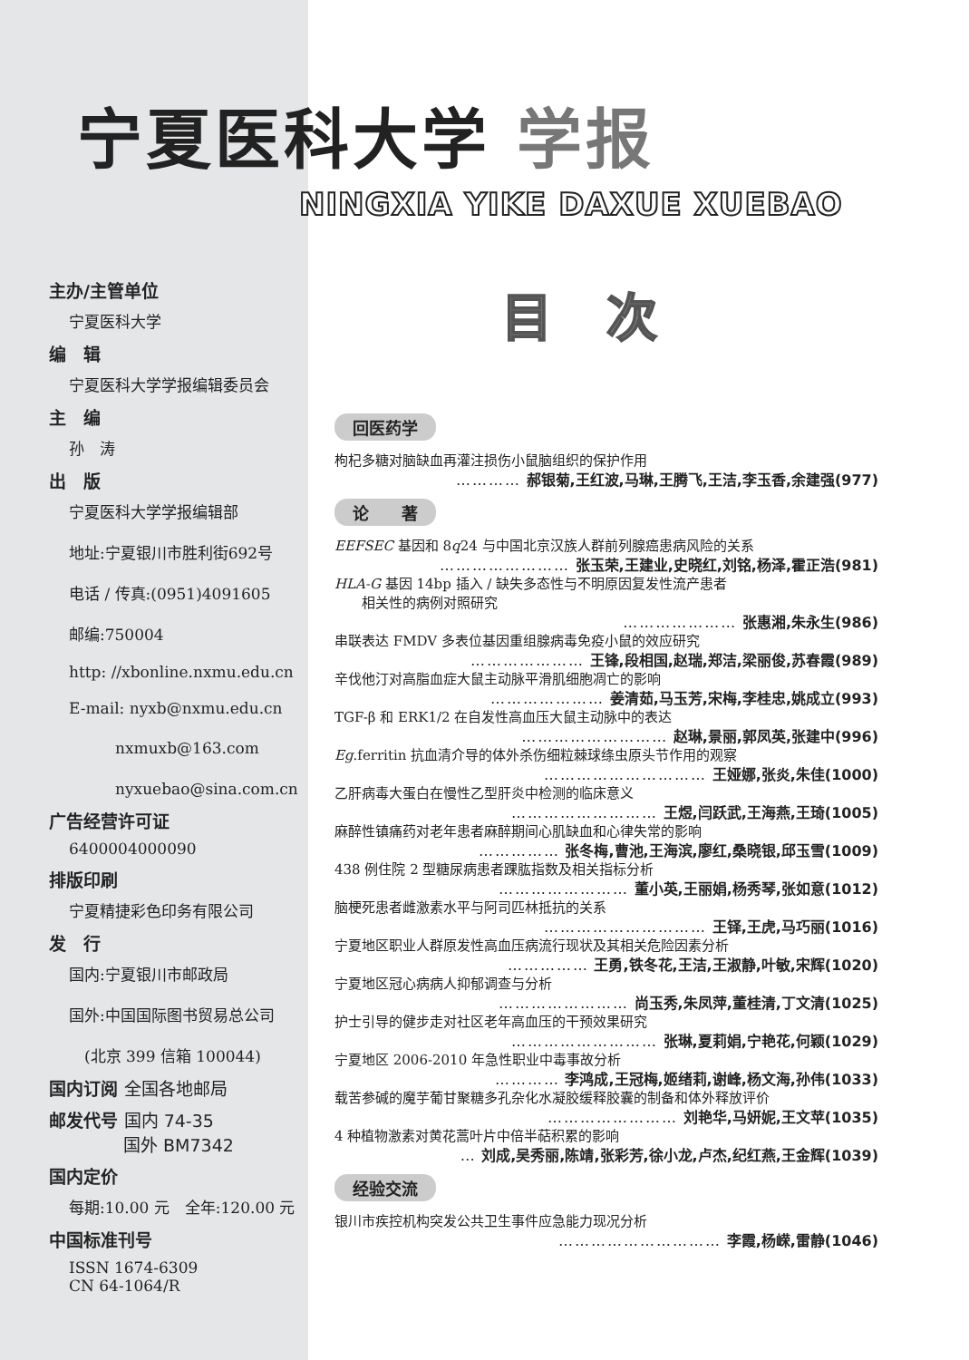宁夏医科大学 学报
NINGXIA YIKE DAXUE XUEBAO
主办/主管单位
宁夏医科大学
编　辑
宁夏医科大学学报编辑委员会
主　编
孙　涛
出　版
宁夏医科大学学报编辑部
地址:宁夏银川市胜利街692号
电话 / 传真:(0951)4091605
邮编:750004
http: //xbonline.nxmu.edu.cn
E-mail: nyxb@nxmu.edu.cn
　　　nxmuxb@163.com
　　　nyxuebao@sina.com.cn
广告经营许可证
6400004000090
排版印刷
宁夏精捷彩色印务有限公司
发　行
国内:宁夏银川市邮政局
国外:中国国际图书贸易总公司
　(北京 399 信箱 100044)
国内订阅 全国各地邮局
邮发代号 国内 74-35
　　　　 国外 BM7342
国内定价
每期:10.00 元　全年:120.00 元
中国标准刊号
ISSN 1674-6309
CN 64-1064/R
目次
回医药学
枸杞多糖对脑缺血再灌注损伤小鼠脑组织的保护作用
………… 郝银菊,王红波,马琳,王腾飞,王洁,李玉香,余建强(977)
论　　著
EEFSEC 基因和 8q24 与中国北京汉族人群前列腺癌患病风险的关系
…………………… 张玉荣,王建业,史晓红,刘铭,杨泽,霍正浩(981)
HLA-G 基因 14bp 插入 / 缺失多态性与不明原因复发性流产患者
　　相关性的病例对照研究
………………… 张惠湘,朱永生(986)
串联表达 FMDV 多表位基因重组腺病毒免疫小鼠的效应研究
………………… 王锋,段相国,赵瑞,郑洁,梁丽俊,苏春霞(989)
辛伐他汀对高脂血症大鼠主动脉平滑肌细胞凋亡的影响
………………… 姜清茹,马玉芳,宋梅,李桂忠,姚成立(993)
TGF-β 和 ERK1/2 在自发性高血压大鼠主动脉中的表达
……………………… 赵琳,景丽,郭凤英,张建中(996)
Eg.ferritin 抗血清介导的体外杀伤细粒棘球绦虫原头节作用的观察
………………………… 王娅娜,张炎,朱佳(1000)
乙肝病毒大蛋白在慢性乙型肝炎中检测的临床意义
……………………… 王煜,闫跃武,王海燕,王琦(1005)
麻醉性镇痛药对老年患者麻醉期间心肌缺血和心律失常的影响
…………… 张冬梅,曹池,王海滨,廖红,桑晓银,邱玉雪(1009)
438 例住院 2 型糖尿病患者踝肱指数及相关指标分析
…………………… 董小英,王丽娟,杨秀琴,张如意(1012)
脑梗死患者雌激素水平与阿司匹林抵抗的关系
………………………… 王铎,王虎,马巧丽(1016)
宁夏地区职业人群原发性高血压病流行现状及其相关危险因素分析
…………… 王勇,铁冬花,王洁,王淑静,叶敏,宋辉(1020)
宁夏地区冠心病病人抑郁调查与分析
…………………… 尚玉秀,朱凤萍,董桂清,丁文清(1025)
护士引导的健步走对社区老年高血压的干预效果研究
……………………… 张琳,夏莉娟,宁艳花,何颖(1029)
宁夏地区 2006-2010 年急性职业中毒事故分析
………… 李鸿成,王冠梅,姬绪莉,谢峰,杨文海,孙伟(1033)
载苦参碱的魔芋葡甘聚糖多孔杂化水凝胶缓释胶囊的制备和体外释放评价
…………………… 刘艳华,马妍妮,王文苹(1035)
4 种植物激素对黄花蒿叶片中倍半萜积累的影响
… 刘成,吴秀丽,陈靖,张彩芳,徐小龙,卢杰,纪红燕,王金辉(1039)
经验交流
银川市疾控机构突发公共卫生事件应急能力现况分析
………………………… 李霞,杨嵘,雷静(1046)